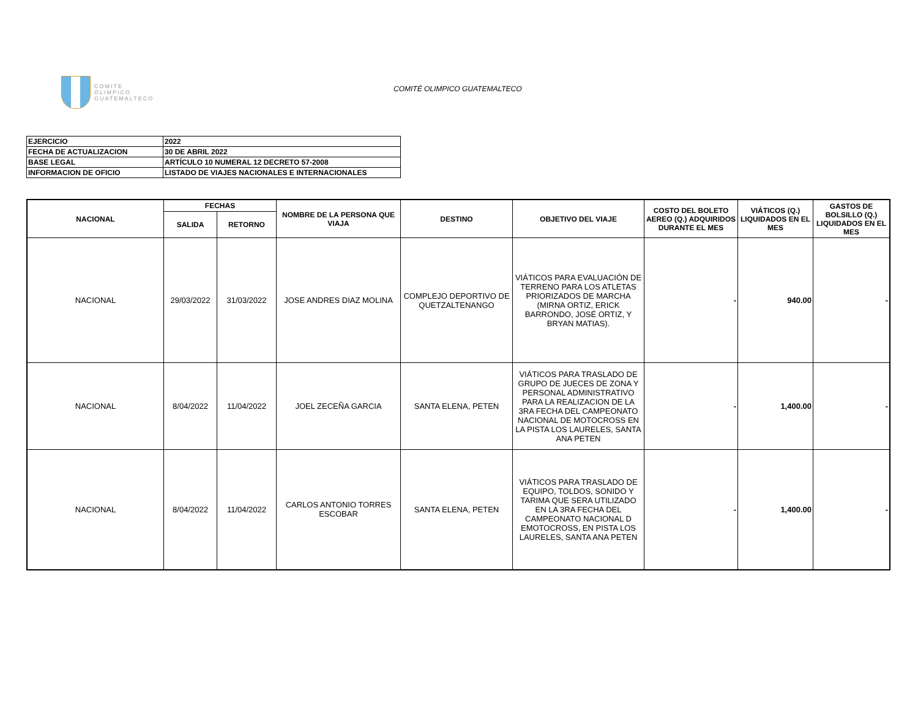COMITE
OLIMPICO
GUATEMALTECO
COMITÉ OLIMPICO GUATEMALTECO
| EJERCICIO | 2022 |
| FECHA DE ACTUALIZACION | 30 DE ABRIL 2022 |
| BASE LEGAL | ARTÍCULO 10 NUMERAL 12 DECRETO 57-2008 |
| INFORMACION DE OFICIO | LISTADO DE VIAJES NACIONALES E INTERNACIONALES |
| NACIONAL | FECHAS | | NOMBRE DE LA PERSONA QUE VIAJA | DESTINO | OBJETIVO DEL VIAJE | COSTO DEL BOLETO AEREO (Q.) ADQUIRIDOS DURANTE EL MES | VIÁTICOS (Q.) LIQUIDADOS EN EL MES | GASTOS DE BOLSILLO (Q.) LIQUIDADOS EN EL MES |
| --- | --- | --- | --- | --- | --- | --- | --- | --- |
| | SALIDA | RETORNO | | | | | | |
| NACIONAL | 29/03/2022 | 31/03/2022 | JOSE ANDRES DIAZ MOLINA | COMPLEJO DEPORTIVO DE QUETZALTENANGO | VIÁTICOS PARA EVALUACIÓN DE TERRENO PARA LOS ATLETAS PRIORIZADOS DE MARCHA (MIRNA ORTIZ, ERICK BARRONDO, JOSÉ ORTIZ, Y BRYAN MATIAS). | - | 940.00 | - |
| NACIONAL | 8/04/2022 | 11/04/2022 | JOEL ZECEÑA GARCIA | SANTA ELENA, PETEN | VIÁTICOS PARA TRASLADO DE GRUPO DE JUECES DE ZONA Y PERSONAL ADMINISTRATIVO PARA LA REALIZACION DE LA 3RA FECHA DEL CAMPEONATO NACIONAL DE MOTOCROSS EN LA PISTA LOS LAURELES, SANTA ANA PETEN | - | 1,400.00 | - |
| NACIONAL | 8/04/2022 | 11/04/2022 | CARLOS ANTONIO TORRES ESCOBAR | SANTA ELENA, PETEN | VIÁTICOS PARA TRASLADO DE EQUIPO, TOLDOS, SONIDO Y TARIMA QUE SERA UTILIZADO EN LA 3RA FECHA DEL CAMPEONATO NACIONAL D EMOTOCROSS, EN PISTA LOS LAURELES, SANTA ANA PETEN | - | 1,400.00 | - |